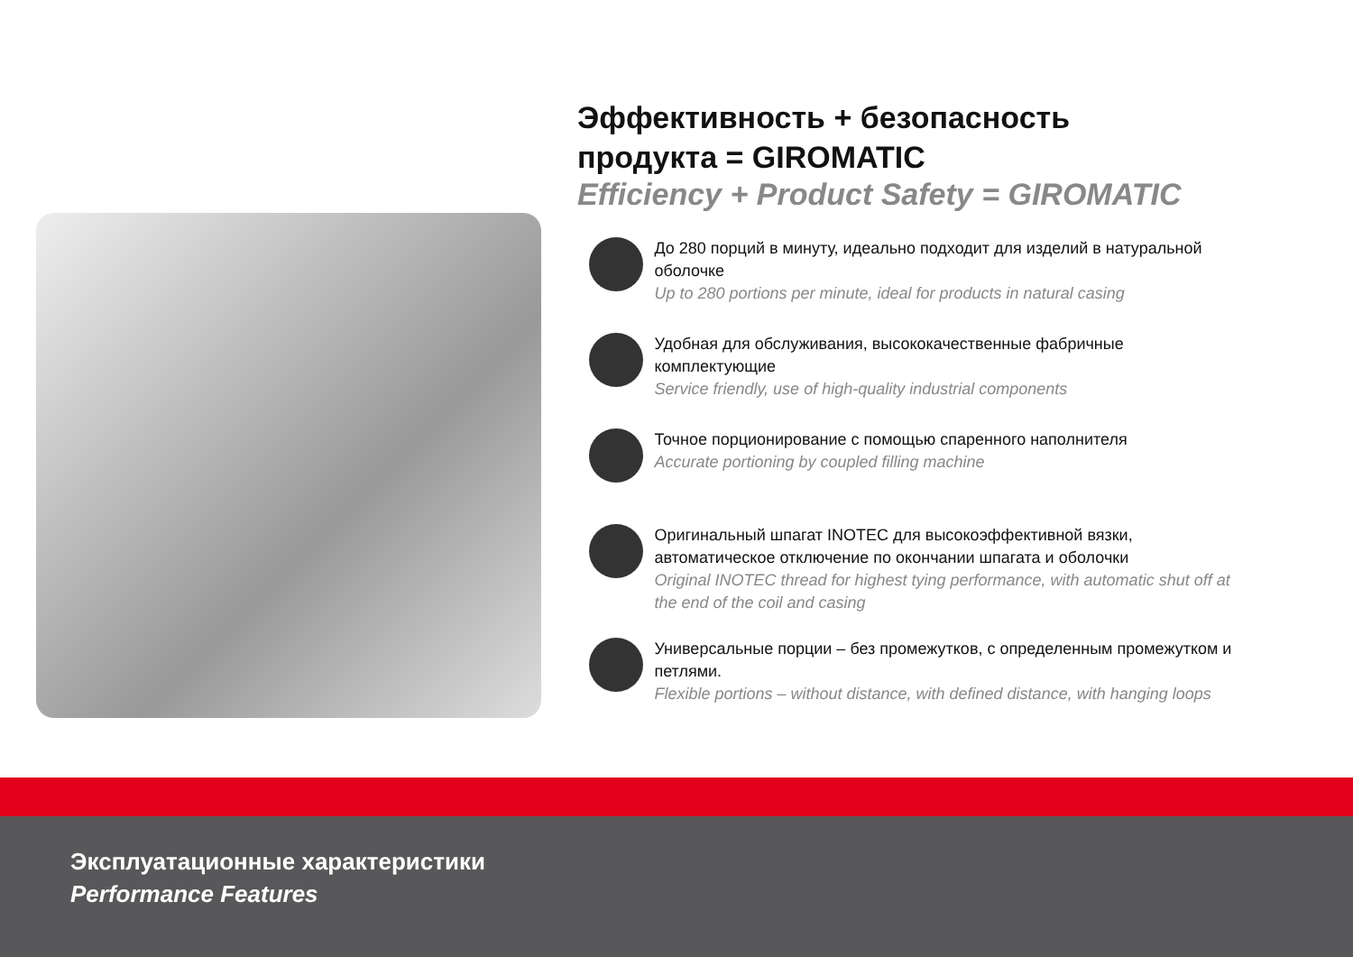Эффективность + безопасность
продукта = GIROMATIC
Efficiency + Product Safety = GIROMATIC
До 280 порций в минуту, идеально подходит для изделий в натуральной оболочке
Up to 280 portions per minute, ideal for products in natural casing
Удобная для обслуживания, высококачественные фабричные комплектующие
Service friendly, use of high-quality industrial components
Точное порционирование с помощью спаренного наполнителя
Accurate portioning by coupled filling machine
Оригинальный шпагат INOTEC для высокоэффективной вязки, автоматическое отключение по окончании шпагата и оболочки
Original INOTEC thread for highest tying performance, with automatic shut off at the end of the coil and casing
Универсальные порции – без промежутков, с определенным промежутком и петлями.
Flexible portions – without distance, with defined distance, with hanging loops
Эксплуатационные характеристики
Performance Features